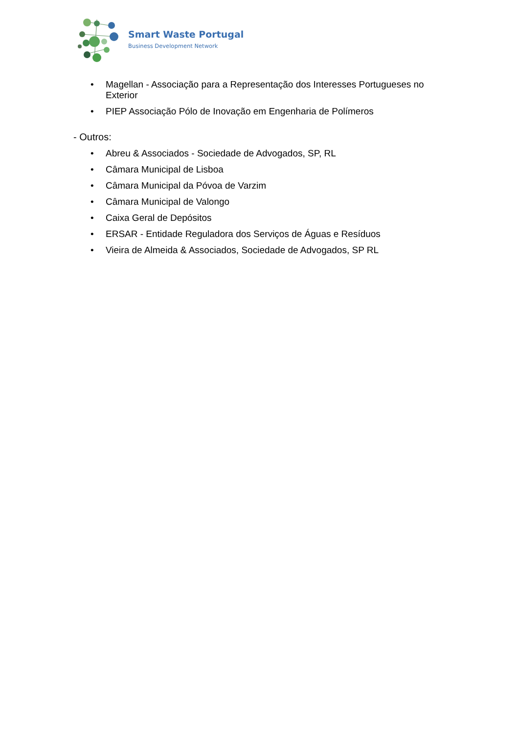Smart Waste Portugal
Business Development Network
• Magellan - Associação para a Representação dos Interesses Portugueses no Exterior
• PIEP Associação Pólo de Inovação em Engenharia de Polímeros
- Outros:
• Abreu & Associados - Sociedade de Advogados, SP, RL
• Câmara Municipal de Lisboa
• Câmara Municipal da Póvoa de Varzim
• Câmara Municipal de Valongo
• Caixa Geral de Depósitos
• ERSAR - Entidade Reguladora dos Serviços de Águas e Resíduos
• Vieira de Almeida & Associados, Sociedade de Advogados, SP RL